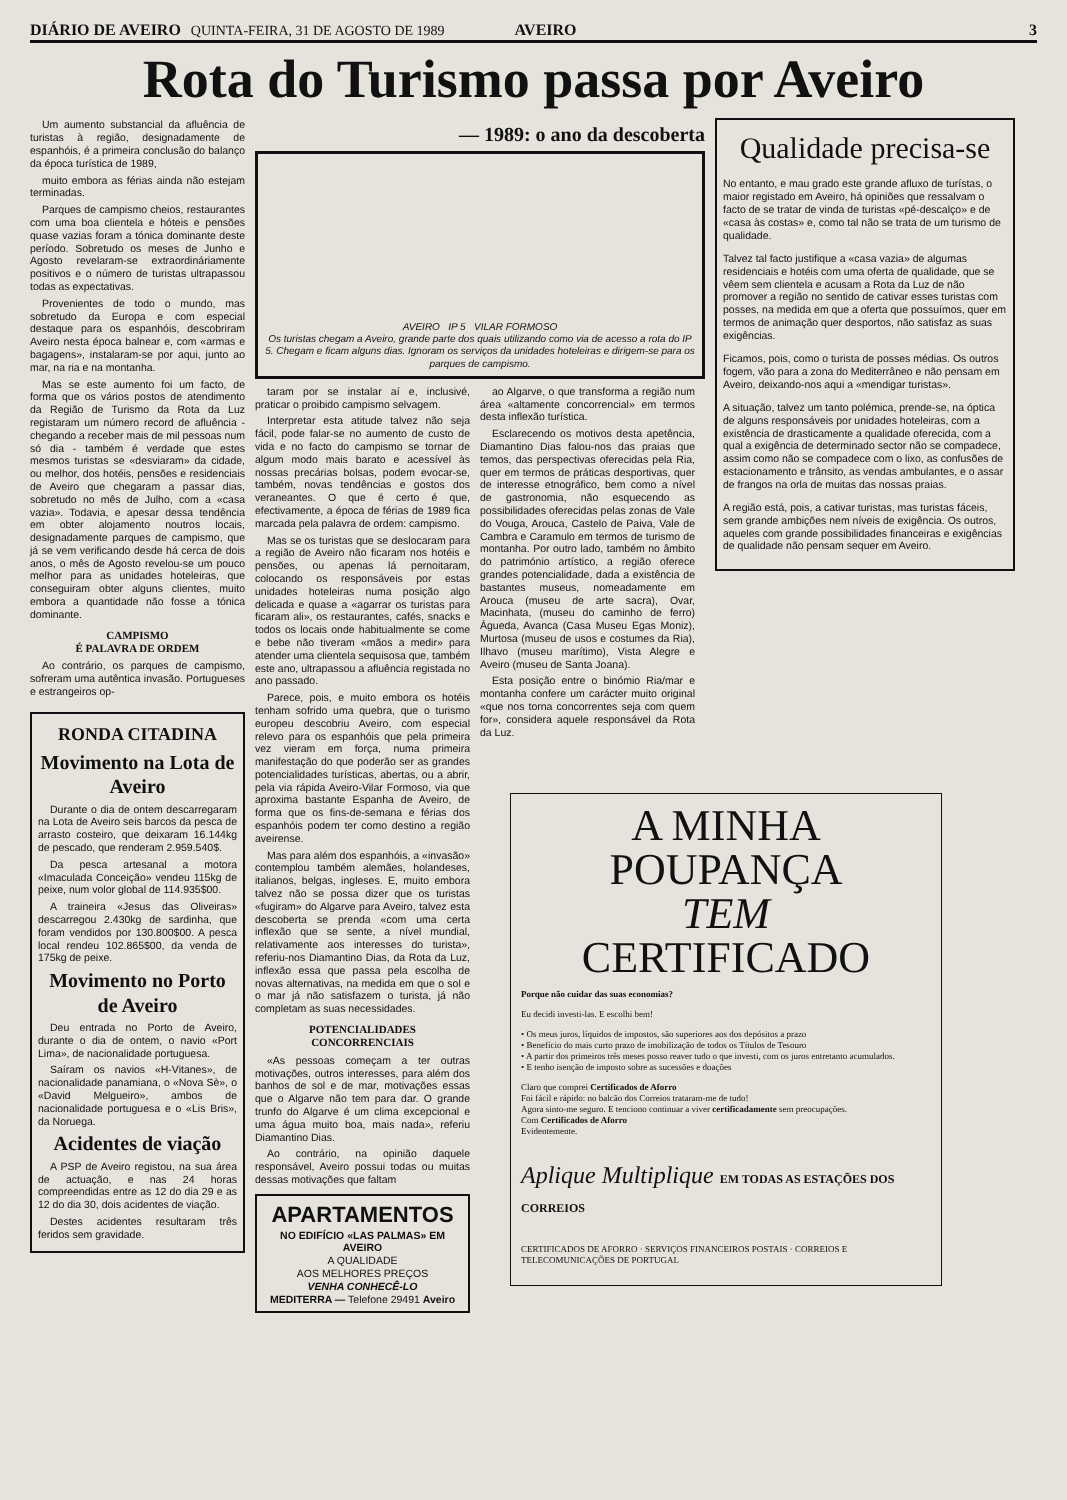DIÁRIO DE AVEIRO QUINTA-FEIRA, 31 DE AGOSTO DE 1989 AVEIRO 3
Rota do Turismo passa por Aveiro
Um aumento substancial da afluência de turistas à região, designadamente de espanhóis, é a primeira conclusão do balanço da época turística de 1989,
muito embora as férias ainda não estejam terminadas.
Parques de campismo cheios, restaurantes com uma boa clientela e hóteis e pensões quase vazias foram a tónica dominante deste período. Sobretudo os meses de Junho e Agosto revelaram-se extraordináriamente positivos e o número de turistas ultrapassou todas as expectativas.
Provenientes de todo o mundo, mas sobretudo da Europa e com especial destaque para os espanhóis, descobriram Aveiro nesta época balnear e, com «armas e bagagens», instalaram-se por aqui, junto ao mar, na ria e na montanha.
Mas se este aumento foi um facto, de forma que os vários postos de atendimento da Região de Turismo da Rota da Luz registaram um número record de afluência - chegando a receber mais de mil pessoas num só dia - também é verdade que estes mesmos turistas se «desviaram» da cidade, ou melhor, dos hotéis, pensões e residenciais de Aveiro que chegaram a passar dias, sobretudo no mês de Julho, com a «casa vazia». Todavia, e apesar dessa tendência em obter alojamento noutros locais, designadamente parques de campismo, que já se vem verificando desde há cerca de dois anos, o mês de Agosto revelou-se um pouco melhor para as unidades hoteleiras, que conseguiram obter alguns clientes, muito embora a quantidade não fosse a tónica dominante.
CAMPISMO
É PALAVRA DE ORDEM
Ao contrário, os parques de campismo, sofreram uma autêntica invasão. Portugueses e estrangeiros op-
RONDA CITADINA
Movimento na Lota de Aveiro
Durante o dia de ontem descarregaram na Lota de Aveiro seis barcos da pesca de arrasto costeiro, que deixaram 16.144kg de pescado, que renderam 2.959.540$.
Da pesca artesanal a motora «Imaculada Conceição» vendeu 115kg de peixe, num volor global de 114.935$00.
A traineira «Jesus das Oliveiras» descarregou 2.430kg de sardinha, que foram vendidos por 130.800$00. A pesca local rendeu 102.865$00, da venda de 175kg de peixe.
Movimento no Porto de Aveiro
Deu entrada no Porto de Aveiro, durante o dia de ontem, o navio «Port Lima», de nacionalidade portuguesa.
Saíram os navios «H-Vitanes», de nacionalidade panamiana, o «Nova Sè», o «David Melgueiro», ambos de nacionalidade portuguesa e o «Lis Bris», da Noruega.
Acidentes de viação
A PSP de Aveiro registou, na sua área de actuação, e nas 24 horas compreendidas entre as 12 do dia 29 e as 12 do dia 30, dois acidentes de viação.
Destes acidentes resultaram três feridos sem gravidade.
— 1989: o ano da descoberta
AVEIRO IP 5 VILAR FORMOSO
Os turistas chegam a Aveiro, grande parte dos quais utilizando como via de acesso a rota do IP 5. Chegam e ficam alguns dias. Ignoram os serviços da unidades hoteleiras e dirigem-se para os parques de campismo.
taram por se instalar aí e, inclusivé, praticar o proibido campismo selvagem.
Interpretar esta atitude talvez não seja fácil, pode falar-se no aumento de custo de vida e no facto do campismo se tornar de algum modo mais barato e acessível às nossas precárias bolsas, podem evocar-se, também, novas tendências e gostos dos veraneantes. O que é certo é que, efectivamente, a época de férias de 1989 fica marcada pela palavra de ordem: campismo.
Mas se os turistas que se deslocaram para a região de Aveiro não ficaram nos hotéis e pensões, ou apenas lá pernoitaram, colocando os responsáveis por estas unidades hoteleiras numa posição algo delicada e quase a «agarrar os turistas para ficaram ali», os restaurantes, cafés, snacks e todos os locais onde habitualmente se come e bebe não tiveram «mãos a medir» para atender uma clientela sequisosa que, também este ano, ultrapassou a afluência registada no ano passado.
Parece, pois, e muito embora os hotéis tenham sofrido uma quebra, que o turismo europeu descobriu Aveiro, com especial relevo para os espanhóis que pela primeira vez vieram em força, numa primeira manifestação do que poderão ser as grandes potencialidades turísticas, abertas, ou a abrir, pela via rápida Aveiro-Vilar Formoso, via que aproxima bastante Espanha de Aveiro, de forma que os fins-de-semana e férias dos espanhóis podem ter como destino a região aveirense.
Mas para além dos espanhóis, a «invasão» contemplou também alemães, holandeses, italianos, belgas, ingleses. E, muito embora talvez não se possa dizer que os turistas «fugiram» do Algarve para Aveiro, talvez esta descoberta se prenda «com uma certa inflexão que se sente, a nível mundial, relativamente aos interesses do turista», referiu-nos Diamantino Dias, da Rota da Luz, inflexão essa que passa pela escolha de novas alternativas, na medida em que o sol e o mar já não satisfazem o turista, já não completam as suas necessidades.
POTENCIALIDADES
CONCORRENCIAIS
«As pessoas começam a ter outras motivações, outros interesses, para além dos banhos de sol e de mar, motivações essas que o Algarve não tem para dar. O grande trunfo do Algarve é um clima excepcional e uma água muito boa, mais nada», referiu Diamantino Dias.
Ao contrário, na opinião daquele responsável, Aveiro possui todas ou muitas dessas motivações que faltam
APARTAMENTOS
NO EDIFÍCIO «LAS PALMAS» EM AVEIRO
A QUALIDADE
AOS MELHORES PREÇOS
VENHA CONHECÊ-LO
MEDITERRA — Telefone 29491 Aveiro
ao Algarve, o que transforma a região num área «altamente concorrencial» em termos desta inflexão turística.
Esclarecendo os motivos desta apetência, Diamantino Dias falou-nos das praias que temos, das perspectivas oferecidas pela Ria, quer em termos de práticas desportivas, quer de interesse etnográfico, bem como a nível de gastronomia, não esquecendo as possibilidades oferecidas pelas zonas de Vale do Vouga, Arouca, Castelo de Paiva, Vale de Cambra e Caramulo em termos de turismo de montanha. Por outro lado, também no âmbito do património artístico, a região oferece grandes potencialidade, dada a existência de bastantes museus, nomeadamente em Arouca (museu de arte sacra), Ovar, Macinhata, (museu do caminho de ferro) Águeda, Avanca (Casa Museu Egas Moniz), Murtosa (museu de usos e costumes da Ria), Ilhavo (museu marítimo), Vista Alegre e Aveiro (museu de Santa Joana).
Esta posição entre o binómio Ria/mar e montanha confere um carácter muito original «que nos torna concorrentes seja com quem for», considera aquele responsável da Rota da Luz.
Qualidade precisa-se
No entanto, e mau grado este grande afluxo de turístas, o maior registado em Aveiro, há opiniões que ressalvam o facto de se tratar de vinda de turistas «pé-descalço» e de «casa às costas» e, como tal não se trata de um turismo de qualidade.
Talvez tal facto justifique a «casa vazia» de algumas residenciais e hotéis com uma oferta de qualidade, que se vêem sem clientela e acusam a Rota da Luz de não promover a região no sentido de cativar esses turistas com posses, na medida em que a oferta que possuímos, quer em termos de animação quer desportos, não satisfaz as suas exigências.
Ficamos, pois, como o turista de posses médias. Os outros fogem, vão para a zona do Mediterrâneo e não pensam em Aveiro, deixando-nos aqui a «mendigar turistas».
A situação, talvez um tanto polémica, prende-se, na óptica de alguns responsáveis por unidades hoteleiras, com a existência de drasticamente a qualidade oferecida, com a qual a exigência de determinado sector não se compadece, assim como não se compadece com o lixo, as confusões de estacionamento e trânsito, as vendas ambulantes, e o assar de frangos na orla de muitas das nossas praias.
A região está, pois, a cativar turistas, mas turistas fáceis, sem grande ambições nem níveis de exigência. Os outros, aqueles com grande possibilidades financeiras e exigências de qualidade não pensam sequer em Aveiro.
A MINHA
POUPANÇA
TEM
CERTIFICADO
Porque não cuidar das suas economias?
Eu decidi investi-las. E escolhi bem!
• Os meus juros, líquidos de impostos, são superiores aos dos depósitos a prazo
• Benefício do mais curto prazo de imobilização de todos os Títulos de Tesouro
• A partir dos primeiros três meses posso reaver tudo o que investi, com os juros entretanto acumulados.
• E tenho isenção de imposto sobre as sucessões e doações
Claro que comprei Certificados de Aforro
Foi fácil e rápido: no balcão dos Correios trataram-me de tudo!
Agora sinto-me seguro. E tenciono continuar a viver certificadamente sem preocupações.
Com Certificados de Aforro
Evidentemente.
Aplique Multiplique EM TODAS AS ESTAÇÕES DOS CORREIOS
CERTIFICADOS DE AFORRO · SERVIÇOS FINANCEIROS POSTAIS · CORREIOS E TELECOMUNICAÇÕES DE PORTUGAL